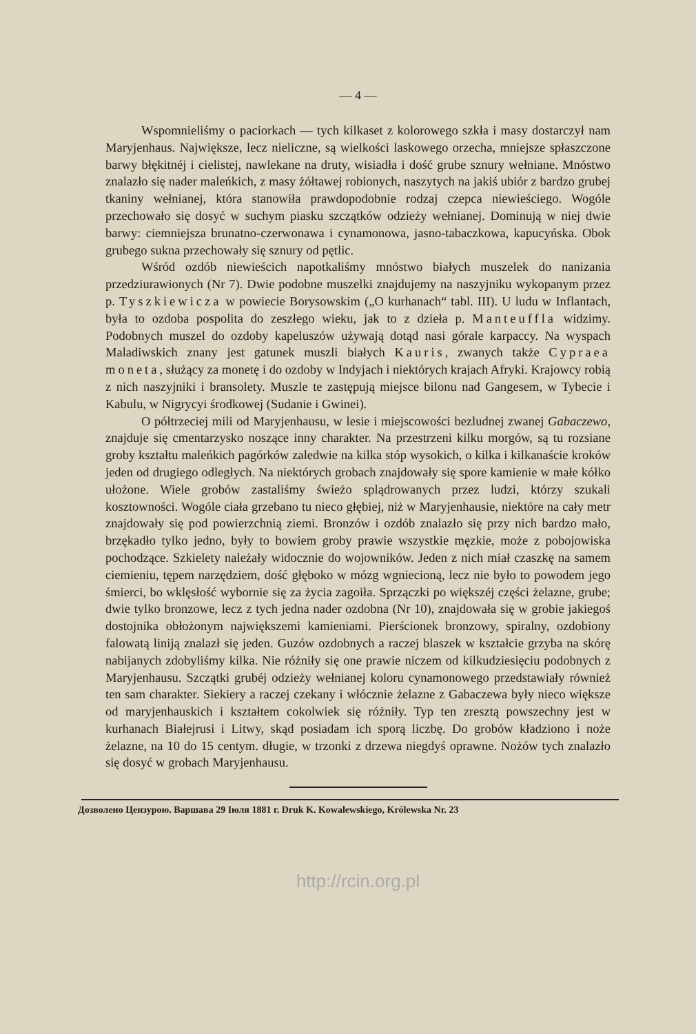— 4 —
Wspomnieliśmy o paciorkach — tych kilkaset z kolorowego szkła i masy dostarczył nam Maryjenhaus. Największe, lecz nieliczne, są wielkości laskowego orzecha, mniejsze spłaszczone barwy błękitnéj i cielistej, nawlekane na druty, wisiadła i dość grube sznury wełniane. Mnóstwo znalazło się nader maleńkich, z masy żółtawej robionych, naszytych na jakiś ubiór z bardzo grubej tkaniny wełnianej, która stanowiła prawdopodobnie rodzaj czepca niewieściego. Wogóle przechowało się dosyć w suchym piasku szczątków odzieży wełnianej. Dominują w niej dwie barwy: ciemniejsza brunatno-czerwonawa i cynamonowa, jasno-tabaczkowa, kapucyńska. Obok grubego sukna przechowały się sznury od pętlic.
Wśród ozdób niewieścich napotkaliśmy mnóstwo białych muszelek do nanizania przedziurawionych (Nr 7). Dwie podobne muszelki znajdujemy na naszyjniku wykopanym przez p. Tyszkiewicza w powiecie Borysowskim („O kurhanach“ tabl. III). U ludu w Inflantach, była to ozdoba pospolita do zeszłego wieku, jak to z dzieła p. Manteuffla widzimy. Podobnych muszel do ozdoby kapeluszów używają dotąd nasi górale karpaccy. Na wyspach Maladiwskich znany jest gatunek muszli białych Kauris, zwanych także Cypraea moneta, służący za monetę i do ozdoby w Indyjach i niektórych krajach Afryki. Krajowcy robią z nich naszyjniki i bransolety. Muszle te zastępują miejsce bilonu nad Gangesem, w Tybecie i Kabulu, w Nigrycyi środkowej (Sudanie i Gwinei).
O półtrzeciej mili od Maryjenhausu, w lesie i miejscowości bezludnej zwanej Gabaczewo, znajduje się cmentarzysko noszące inny charakter. Na przestrzeni kilku morgów, są tu rozsiane groby kształtu maleńkich pagórków zaledwie na kilka stóp wysokich, o kilka i kilkanaście kroków jeden od drugiego odległych. Na niektórych grobach znajdowały się spore kamienie w małe kółko ułożone. Wiele grobów zastaliśmy świeżo splądrowanych przez ludzi, którzy szukali kosztowności. Wogóle ciała grzebano tu nieco głębiej, niż w Maryjenhausie, niektóre na cały metr znajdowały się pod powierzchnią ziemi. Bronzów i ozdób znalazło się przy nich bardzo mało, brzękadło tylko jedno, były to bowiem groby prawie wszystkie męzkie, może z pobojowiska pochodzące. Szkielety należały widocznie do wojowników. Jeden z nich miał czaszkę na samem ciemieniu, tępem narzędziem, dość głęboko w mózg wgniecioną, lecz nie było to powodem jego śmierci, bo wklęsłość wybornie się za życia zagoiła. Sprzączki po większéj części żelazne, grube; dwie tylko bronzowe, lecz z tych jedna nader ozdobna (Nr 10), znajdowała się w grobie jakiegoś dostojnika obłożonym największemi kamieniami. Pierścionek bronzowy, spiralny, ozdobiony falowatą liniją znalazł się jeden. Guzów ozdobnych a raczej blaszek w kształcie grzyba na skórę nabijanych zdobyliśmy kilka. Nie różniły się one prawie niczem od kilkudziesięciu podobnych z Maryjenhausu. Szczątki grubéj odzieży wełnianej koloru cynamonowego przedstawiały również ten sam charakter. Siekiery a raczej czekany i włócznie żelazne z Gabaczewa były nieco większe od maryjenhauskich i kształtem cokolwiek się różniły. Typ ten zresztą powszechny jest w kurhanach Białejrusi i Litwy, skąd posiadam ich sporą liczbę. Do grobów kładziono i noże żelazne, na 10 do 15 centym. długie, w trzonki z drzewa niegdyś oprawne. Nożów tych znalazło się dosyć w grobach Maryjenhausu.
Дозволено Цензурою. Варшава 29 Іюля 1881 г. Druk K. Kowalewskiego, Królewska Nr. 23
http://rcin.org.pl